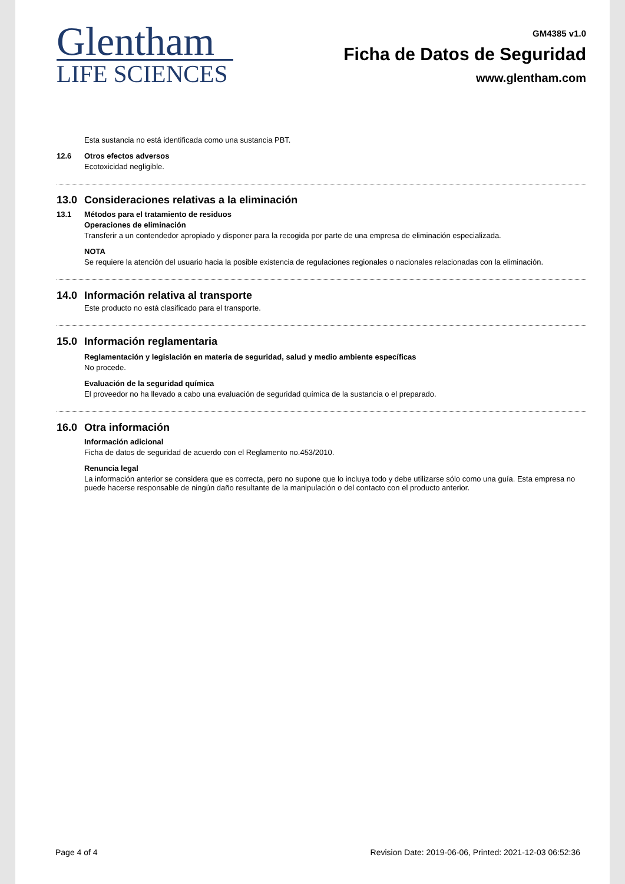Glentham
LIFE SCIENCES
GM4385 v1.0
Ficha de Datos de Seguridad
www.glentham.com
Esta sustancia no está identificada como una sustancia PBT.
12.6 Otros efectos adversos
Ecotoxicidad negligible.
13.0 Consideraciones relativas a la eliminación
13.1 Métodos para el tratamiento de residuos
Operaciones de eliminación
Transferir a un contendedor apropiado y disponer para la recogida por parte de una empresa de eliminación especializada.
NOTA
Se requiere la atención del usuario hacia la posible existencia de regulaciones regionales o nacionales relacionadas con la eliminación.
14.0 Información relativa al transporte
Este producto no está clasificado para el transporte.
15.0 Información reglamentaria
Reglamentación y legislación en materia de seguridad, salud y medio ambiente específicas
No procede.
Evaluación de la seguridad química
El proveedor no ha llevado a cabo una evaluación de seguridad química de la sustancia o el preparado.
16.0 Otra información
Información adicional
Ficha de datos de seguridad de acuerdo con el Reglamento no.453/2010.
Renuncia legal
La información anterior se considera que es correcta, pero no supone que lo incluya todo y debe utilizarse sólo como una guía. Esta empresa no puede hacerse responsable de ningún daño resultante de la manipulación o del contacto con el producto anterior.
Page 4 of 4 Revision Date: 2019-06-06, Printed: 2021-12-03 06:52:36